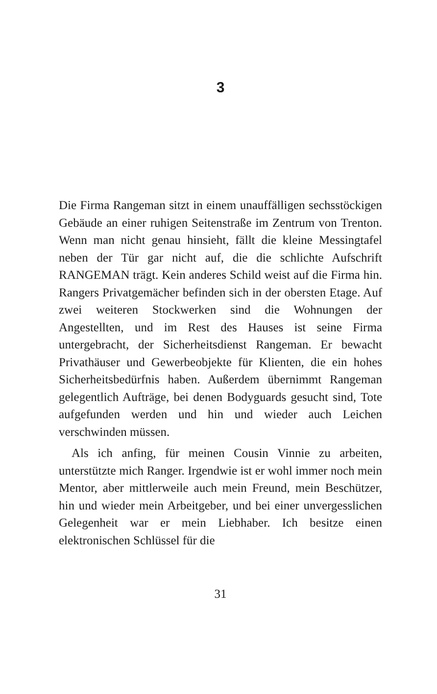3
Die Firma Rangeman sitzt in einem unauffälligen sechs­stöckigen Gebäude an einer ruhigen Seitenstraße im Zen­trum von Trenton. Wenn man nicht genau hinsieht, fällt die kleine Messingtafel neben der Tür gar nicht auf, die die schlichte Aufschrift RANGEMAN trägt. Kein ande­res Schild weist auf die Firma hin. Rangers Privatgemä­cher befinden sich in der obersten Etage. Auf zwei wei­teren Stockwerken sind die Wohnungen der Angestellten, und im Rest des Hauses ist seine Firma untergebracht, der Sicherheitsdienst Rangeman. Er bewacht Privathäuser und Gewerbeobjekte für Klienten, die ein hohes Sicherheitsbe­dürfnis haben. Außerdem übernimmt Rangeman gelegent­lich Aufträge, bei denen Bodyguards gesucht sind, Tote aufgefunden werden und hin und wieder auch Leichen verschwinden müssen.
Als ich anfing, für meinen Cousin Vinnie zu arbeiten, unterstützte mich Ranger. Irgendwie ist er wohl immer noch mein Mentor, aber mittlerweile auch mein Freund, mein Beschützer, hin und wieder mein Arbeitgeber, und bei einer unvergesslichen Gelegenheit war er mein Lieb­haber. Ich besitze einen elektronischen Schlüssel für die
31